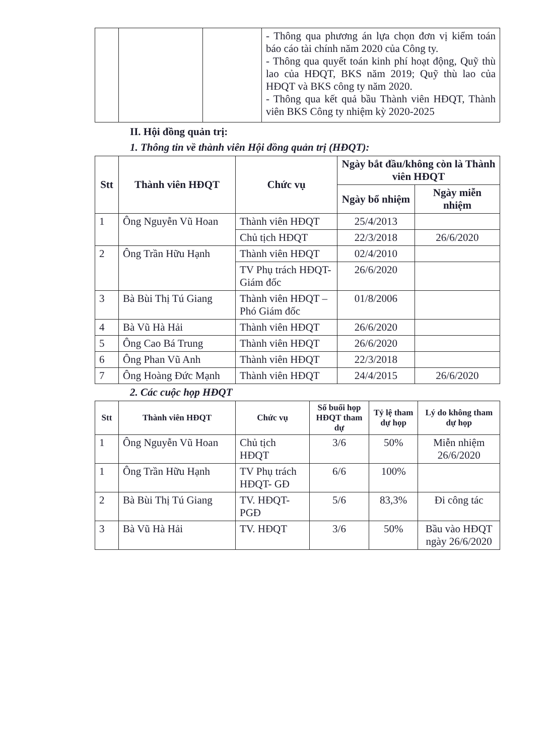| | | | - Thông qua phương án lựa chọn đơn vị kiểm toán báo cáo tài chính năm 2020 của Công ty. - Thông qua quyết toán kinh phí hoạt động, Quỹ thù lao của HĐQT, BKS năm 2019; Quỹ thù lao của HĐQT và BKS công ty năm 2020. - Thông qua kết quả bầu Thành viên HĐQT, Thành viên BKS Công ty nhiệm kỳ 2020-2025 |
II. Hội đồng quản trị:
1. Thông tin về thành viên Hội đồng quản trị (HĐQT):
| Stt | Thành viên HĐQT | Chức vụ | Ngày bắt đầu/không còn là Thành viên HĐQT | |
| --- | --- | --- | --- | --- |
| | | | Ngày bổ nhiệm | Ngày miễn nhiệm |
| 1 | Ông Nguyễn Vũ Hoan | Thành viên HĐQT | 25/4/2013 | |
| | | Chủ tịch HĐQT | 22/3/2018 | 26/6/2020 |
| 2 | Ông Trần Hữu Hạnh | Thành viên HĐQT | 02/4/2010 | |
| | | TV Phụ trách HĐQT- Giám đốc | 26/6/2020 | |
| 3 | Bà Bùi Thị Tú Giang | Thành viên HĐQT –Phó Giám đốc | 01/8/2006 | |
| 4 | Bà Vũ Hà Hải | Thành viên HĐQT | 26/6/2020 | |
| 5 | Ông Cao Bá Trung | Thành viên HĐQT | 26/6/2020 | |
| 6 | Ông Phan Vũ Anh | Thành viên HĐQT | 22/3/2018 | |
| 7 | Ông Hoàng Đức Mạnh | Thành viên HĐQT | 24/4/2015 | 26/6/2020 |
2. Các cuộc họp HĐQT
| Stt | Thành viên HĐQT | Chức vụ | Số buổi họp HĐQT tham dự | Tỷ lệ tham dự họp | Lý do không tham dự họp |
| --- | --- | --- | --- | --- | --- |
| 1 | Ông Nguyễn Vũ Hoan | Chủ tịch HĐQT | 3/6 | 50% | Miễn nhiệm 26/6/2020 |
| 1 | Ông Trần Hữu Hạnh | TV Phụ trách HĐQT- GĐ | 6/6 | 100% | |
| 2 | Bà Bùi Thị Tú Giang | TV. HĐQT-PGĐ | 5/6 | 83,3% | Đi công tác |
| 3 | Bà Vũ Hà Hải | TV. HĐQT | 3/6 | 50% | Bầu vào HĐQT ngày 26/6/2020 |